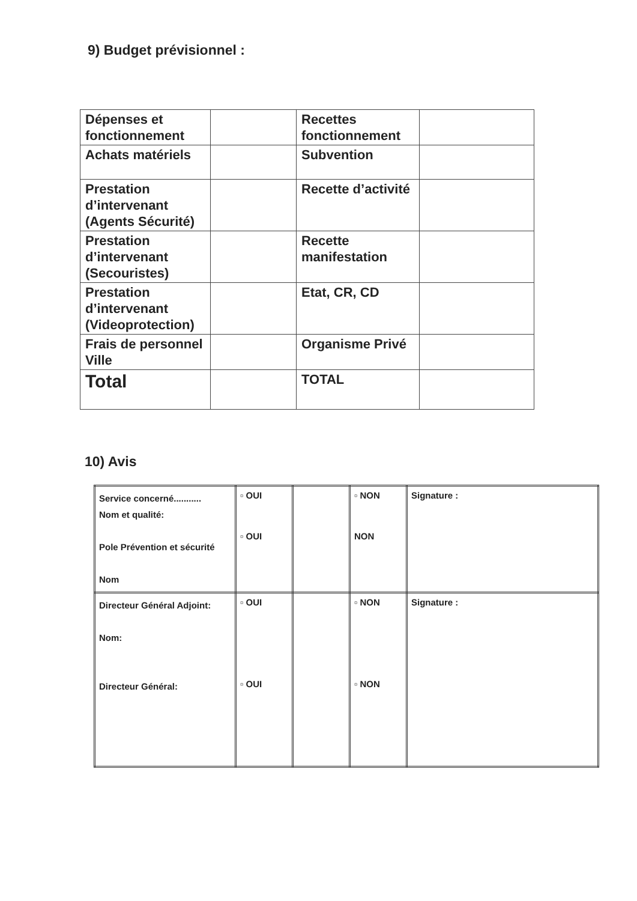9) Budget prévisionnel :
| Dépenses et fonctionnement | | Recettes fonctionnement | |
| Achats matériels | | Subvention | |
| Prestation d’intervenant (Agents Sécurité) | | Recette d’activité | |
| Prestation d’intervenant (Secouristes) | | Recette manifestation | |
| Prestation d’intervenant (Videoprotection) | | Etat, CR, CD | |
| Frais de personnel Ville | | Organisme Privé | |
| Total | | TOTAL | |
10) Avis
| Service concerné........... Nom et qualité: Pole Prévention et sécurité Nom | ▫ OUI ▫ OUI | | ▫ NON NON | Signature : |
| Directeur Général Adjoint: Nom: Directeur Général: | ▫ OUI ▫ OUI | | ▫ NON ▫ NON | Signature : |